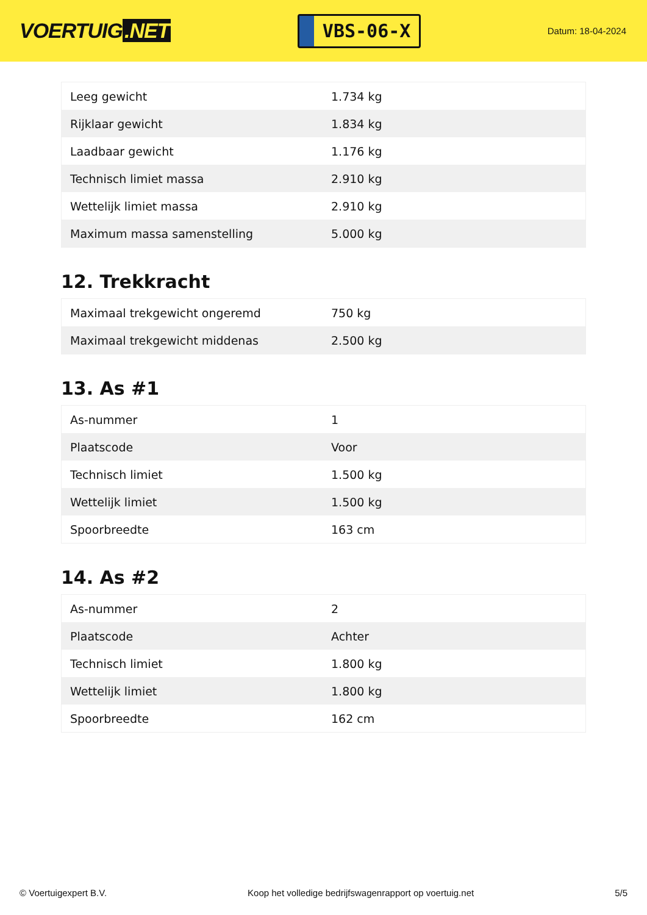VOERTUIG.NET
VBS-06-X
Datum: 18-04-2024
| Leeg gewicht | 1.734 kg |
| Rijklaar gewicht | 1.834 kg |
| Laadbaar gewicht | 1.176 kg |
| Technisch limiet massa | 2.910 kg |
| Wettelijk limiet massa | 2.910 kg |
| Maximum massa samenstelling | 5.000 kg |
12. Trekkracht
| Maximaal trekgewicht ongeremd | 750 kg |
| Maximaal trekgewicht middenas | 2.500 kg |
13. As #1
| As-nummer | 1 |
| Plaatscode | Voor |
| Technisch limiet | 1.500 kg |
| Wettelijk limiet | 1.500 kg |
| Spoorbreedte | 163 cm |
14. As #2
| As-nummer | 2 |
| Plaatscode | Achter |
| Technisch limiet | 1.800 kg |
| Wettelijk limiet | 1.800 kg |
| Spoorbreedte | 162 cm |
© Voertuigexpert B.V. Koop het volledige bedrijfswagenrapport op voertuig.net 5/5